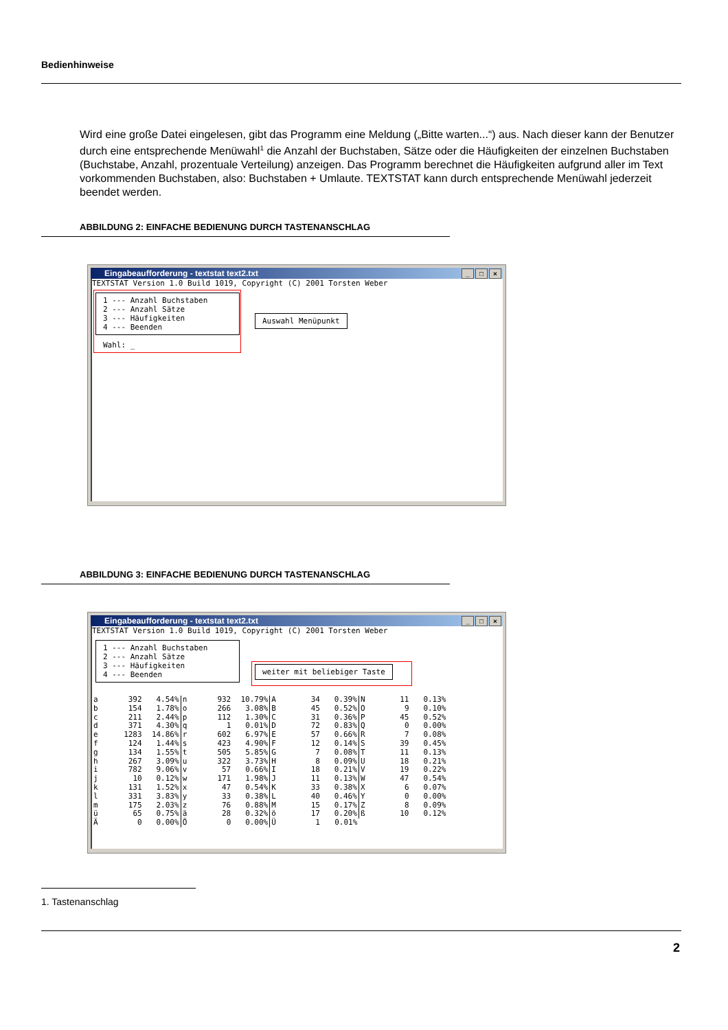Bedienhinweise
Wird eine große Datei eingelesen, gibt das Programm eine Meldung („Bitte warten...“) aus. Nach dieser kann der Benutzer durch eine entsprechende Menüwahl<sup>1</sup> die Anzahl der Buchstaben, Sätze oder die Häufigkeiten der einzelnen Buchstaben (Buchstabe, Anzahl, prozentuale Verteilung) anzeigen. Das Programm berechnet die Häufigkeiten aufgrund aller im Text vorkommenden Buchstaben, also: Buchstaben + Umlaute. TEXTSTAT kann durch entsprechende Menüwahl jederzeit beendet werden.
ABBILDUNG 2: EINFACHE BEDIENUNG DURCH TASTENANSCHLAG
Eingabeaufforderung - textstat text2.txt
_ □ ×
TEXTSTAT Version 1.0 Build 1019, Copyright (C) 2001 Torsten Weber
1 --- Anzahl Buchstaben 2 --- Anzahl Sätze 3 --- Häufigkeiten 4 --- Beenden
Wahl: _
Auswahl Menüpunkt
ABBILDUNG 3: EINFACHE BEDIENUNG DURCH TASTENANSCHLAG
Eingabeaufforderung - textstat text2.txt
_ □ ×
TEXTSTAT Version 1.0 Build 1019, Copyright (C) 2001 Torsten Weber
1 --- Anzahl Buchstaben 2 --- Anzahl Sätze 3 --- Häufigkeiten 4 --- Beenden
weiter mit beliebiger Taste
| a | 392 | 4.54% | n | 932 | 10.79% | A | 34 | 0.39% | N | 11 | 0.13% |
| b | 154 | 1.78% | o | 266 | 3.08% | B | 45 | 0.52% | O | 9 | 0.10% |
| c | 211 | 2.44% | p | 112 | 1.30% | C | 31 | 0.36% | P | 45 | 0.52% |
| d | 371 | 4.30% | q | 1 | 0.01% | D | 72 | 0.83% | Q | 0 | 0.00% |
| e | 1283 | 14.86% | r | 602 | 6.97% | E | 57 | 0.66% | R | 7 | 0.08% |
| f | 124 | 1.44% | s | 423 | 4.90% | F | 12 | 0.14% | S | 39 | 0.45% |
| g | 134 | 1.55% | t | 505 | 5.85% | G | 7 | 0.08% | T | 11 | 0.13% |
| h | 267 | 3.09% | u | 322 | 3.73% | H | 8 | 0.09% | U | 18 | 0.21% |
| i | 782 | 9.06% | v | 57 | 0.66% | I | 18 | 0.21% | V | 19 | 0.22% |
| j | 10 | 0.12% | w | 171 | 1.98% | J | 11 | 0.13% | W | 47 | 0.54% |
| k | 131 | 1.52% | x | 47 | 0.54% | K | 33 | 0.38% | X | 6 | 0.07% |
| l | 331 | 3.83% | y | 33 | 0.38% | L | 40 | 0.46% | Y | 0 | 0.00% |
| m | 175 | 2.03% | z | 76 | 0.88% | M | 15 | 0.17% | Z | 8 | 0.09% |
| ü | 65 | 0.75% | ä | 28 | 0.32% | ö | 17 | 0.20% | ß | 10 | 0.12% |
| Ä | 0 | 0.00% | Ö | 0 | 0.00% | Ü | 1 | 0.01% | | | |
1. Tastenanschlag
2